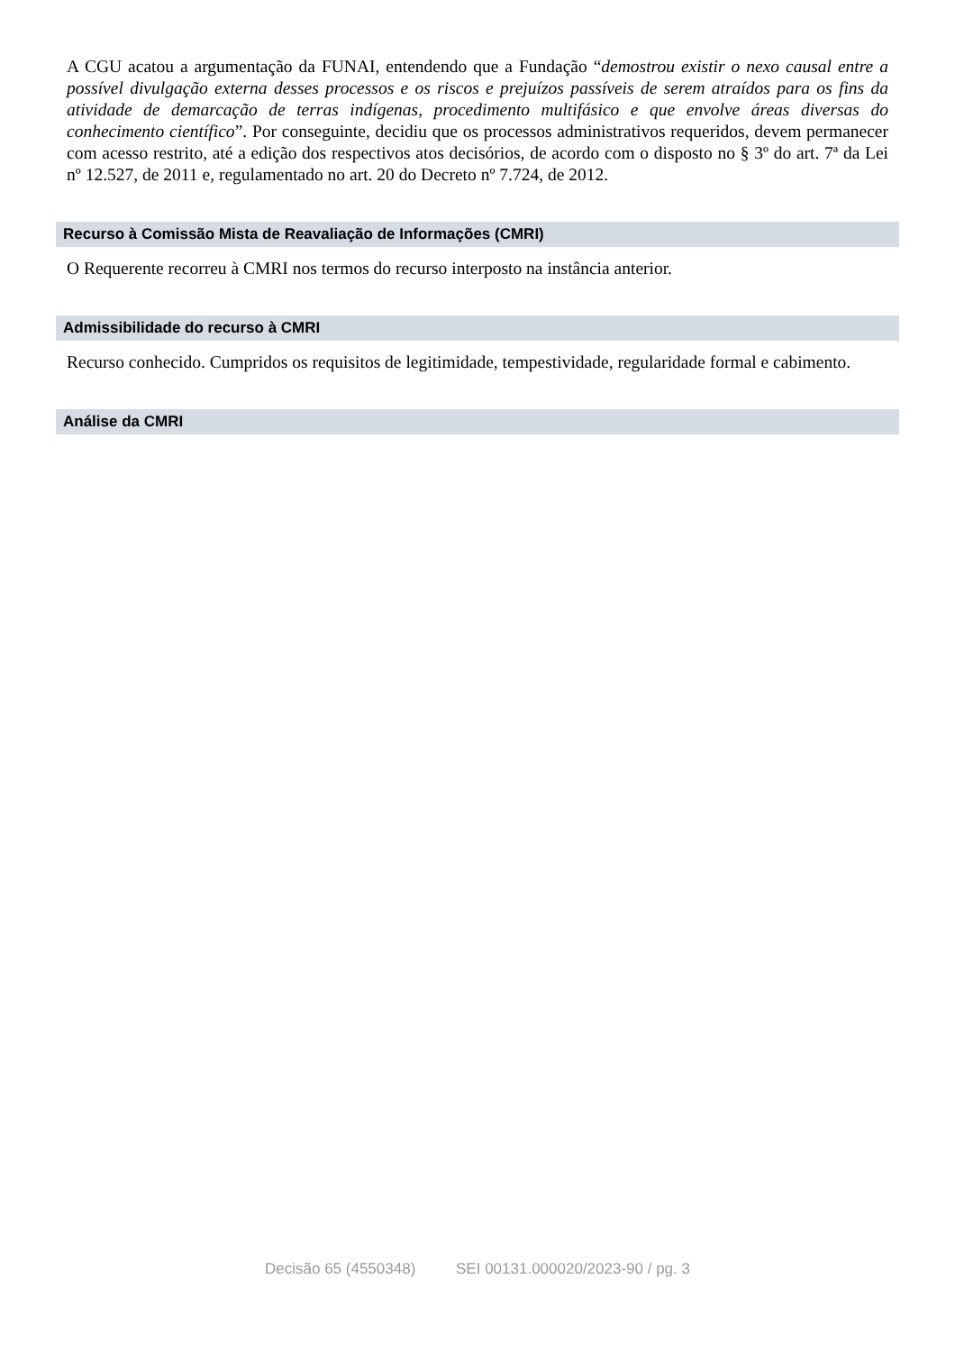A CGU acatou a argumentação da FUNAI, entendendo que a Fundação “demostrou existir o nexo causal entre a possível divulgação externa desses processos e os riscos e prejuízos passíveis de serem atraídos para os fins da atividade de demarcação de terras indígenas, procedimento multifásico e que envolve áreas diversas do conhecimento científico”. Por conseguinte, decidiu que os processos administrativos requeridos, devem permanecer com acesso restrito, até a edição dos respectivos atos decisórios, de acordo com o disposto no § 3º do art. 7ª da Lei nº 12.527, de 2011 e, regulamentado no art. 20 do Decreto nº 7.724, de 2012.
Recurso à Comissão Mista de Reavaliação de Informações (CMRI)
O Requerente recorreu à CMRI nos termos do recurso interposto na instância anterior.
Admissibilidade do recurso à CMRI
Recurso conhecido. Cumpridos os requisitos de legitimidade, tempestividade, regularidade formal e cabimento.
Análise da CMRI
Decisão 65 (4550348) SEI 00131.000020/2023-90 / pg. 3